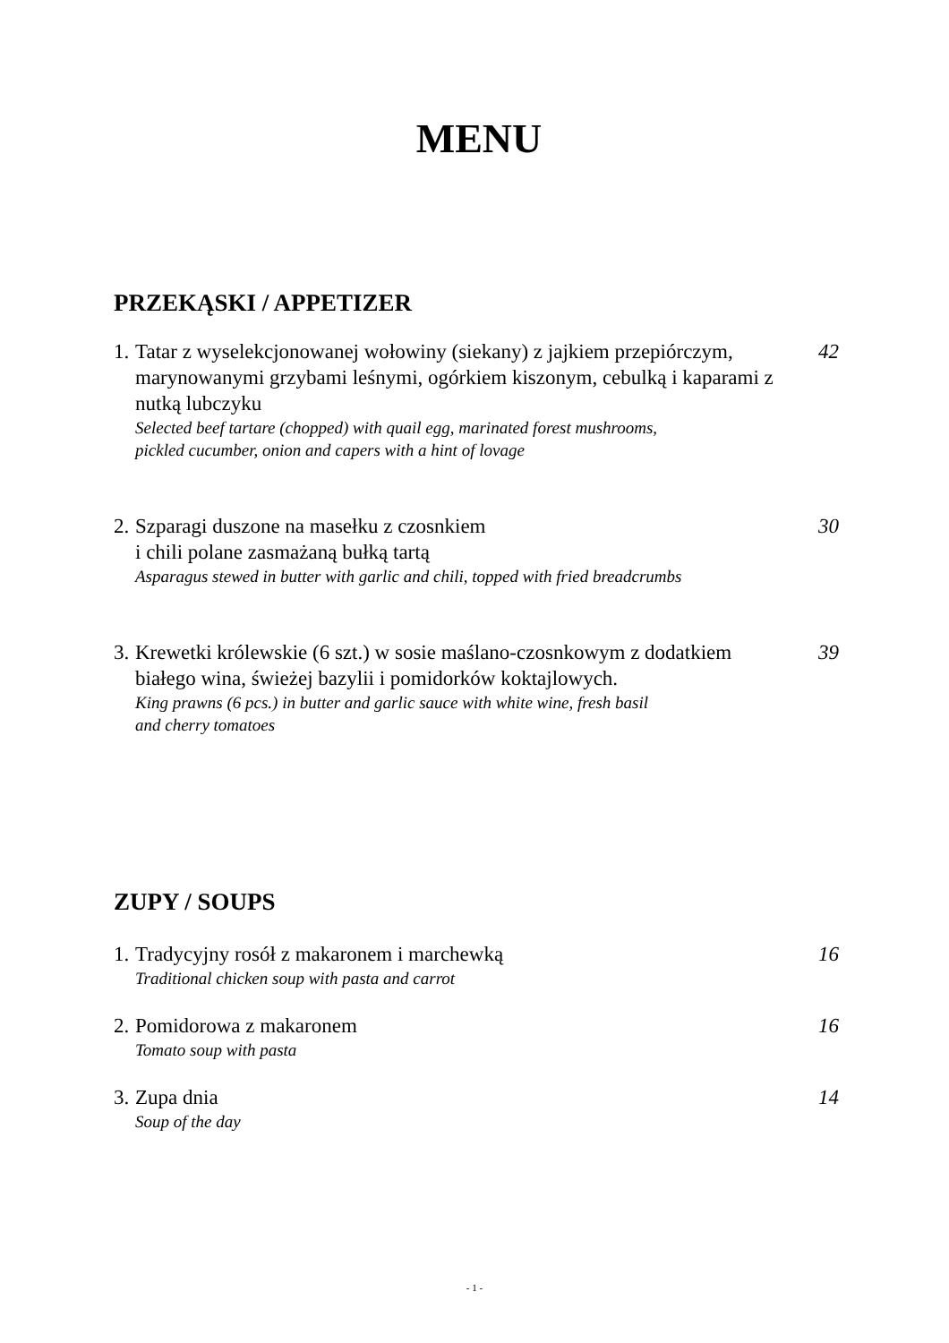MENU
PRZEKĄSKI / APPETIZER
1.
Tatar z wyselekcjonowanej wołowiny (siekany) z jajkiem przepiórczym, marynowanymi grzybami leśnymi, ogórkiem kiszonym, cebulką i kaparami z nutką lubczyku
Selected beef tartare (chopped) with quail egg, marinated forest mushrooms,
pickled cucumber, onion and capers with a hint of lovage
42
2.
Szparagi duszone na masełku z czosnkiem
i chili polane zasmażaną bułką tartą
Asparagus stewed in butter with garlic and chili, topped with fried breadcrumbs
30
3.
Krewetki królewskie (6 szt.) w sosie maślano-czosnkowym z dodatkiem białego wina, świeżej bazylii i pomidorków koktajlowych.
King prawns (6 pcs.) in butter and garlic sauce with white wine, fresh basil
and cherry tomatoes
39
ZUPY / SOUPS
1.
Tradycyjny rosół z makaronem i marchewką
Traditional chicken soup with pasta and carrot
16
2.
Pomidorowa z makaronem
Tomato soup with pasta
16
3.
Zupa dnia
Soup of the day
14
- 1 -